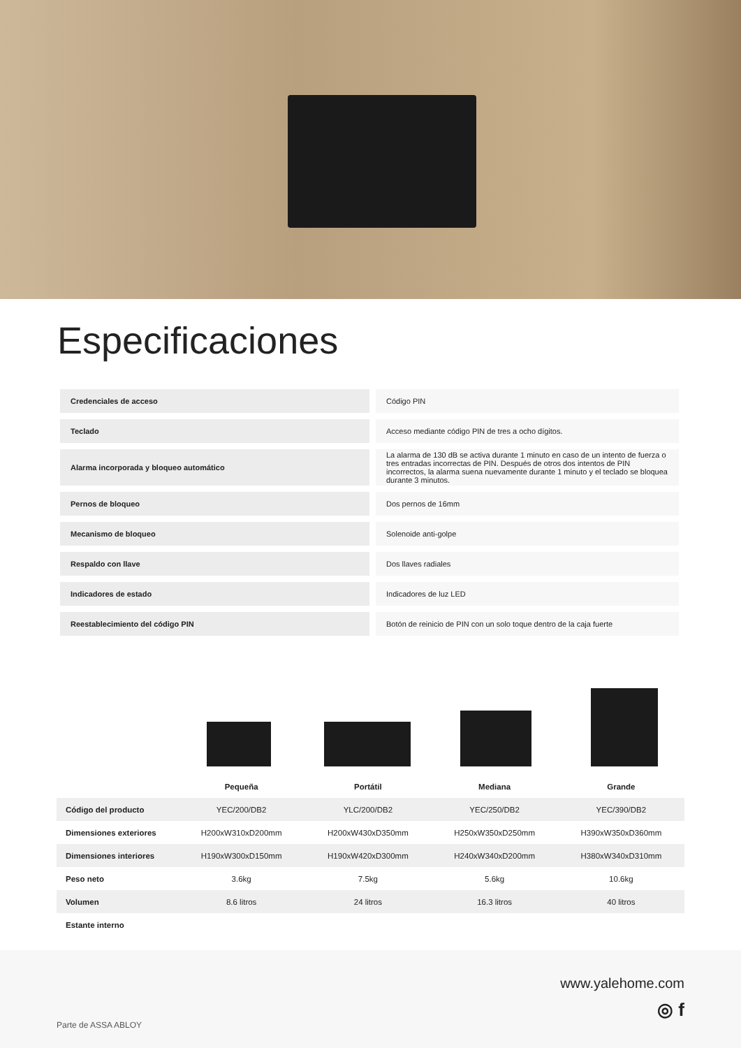Especificaciones
| Credenciales de acceso | Código PIN |
| Teclado | Acceso mediante código PIN de tres a ocho dígitos. |
| Alarma incorporada y bloqueo automático | La alarma de 130 dB se activa durante 1 minuto en caso de un intento de fuerza o tres entradas incorrectas de PIN. Después de otros dos intentos de PIN incorrectos, la alarma suena nuevamente durante 1 minuto y el teclado se bloquea durante 3 minutos. |
| Pernos de bloqueo | Dos pernos de 16mm |
| Mecanismo de bloqueo | Solenoide anti-golpe |
| Respaldo con llave | Dos llaves radiales |
| Indicadores de estado | Indicadores de luz LED |
| Reestablecimiento del código PIN | Botón de reinicio de PIN con un solo toque dentro de la caja fuerte |
| | Pequeña | Portátil | Mediana | Grande |
| --- | --- | --- | --- | --- |
| Código del producto | YEC/200/DB2 | YLC/200/DB2 | YEC/250/DB2 | YEC/390/DB2 |
| Dimensiones exteriores | H200xW310xD200mm | H200xW430xD350mm | H250xW350xD250mm | H390xW350xD360mm |
| Dimensiones interiores | H190xW300xD150mm | H190xW420xD300mm | H240xW340xD200mm | H380xW340xD310mm |
| Peso neto | 3.6kg | 7.5kg | 5.6kg | 10.6kg |
| Volumen | 8.6 litros | 24 litros | 16.3 litros | 40 litros |
| Estante interno | | | | |
www.yalehome.com
◎ f
Parte de ASSA ABLOY